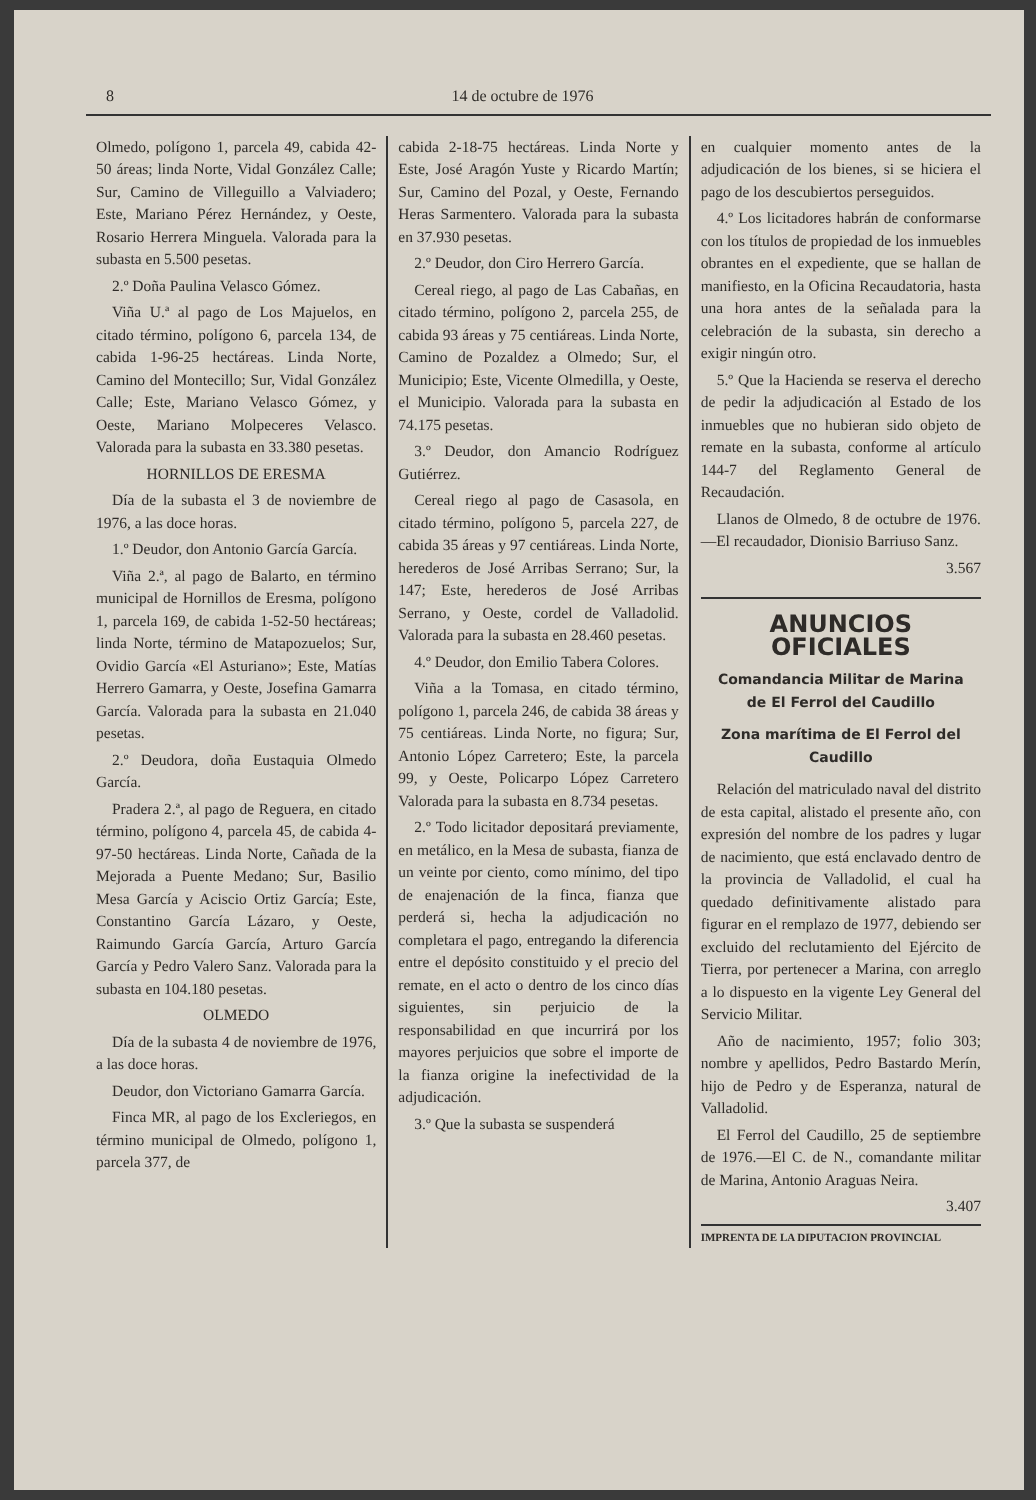8 14 de octubre de 1976
Olmedo, polígono 1, parcela 49, cabida 42-50 áreas; linda Norte, Vidal González Calle; Sur, Camino de Villeguillo a Valviadero; Este, Mariano Pérez Hernández, y Oeste, Rosario Herrera Minguela. Valorada para la subasta en 5.500 pesetas.
2.º Doña Paulina Velasco Gómez.
Viña U.ª al pago de Los Majuelos, en citado término, polígono 6, parcela 134, de cabida 1-96-25 hectáreas. Linda Norte, Camino del Montecillo; Sur, Vidal González Calle; Este, Mariano Velasco Gómez, y Oeste, Mariano Molpeceres Velasco. Valorada para la subasta en 33.380 pesetas.
HORNILLOS DE ERESMA
Día de la subasta el 3 de noviembre de 1976, a las doce horas.
1.º Deudor, don Antonio García García.
Viña 2.ª, al pago de Balarto, en término municipal de Hornillos de Eresma, polígono 1, parcela 169, de cabida 1-52-50 hectáreas; linda Norte, término de Matapozuelos; Sur, Ovidio García «El Asturiano»; Este, Matías Herrero Gamarra, y Oeste, Josefina Gamarra García. Valorada para la subasta en 21.040 pesetas.
2.º Deudora, doña Eustaquia Olmedo García.
Pradera 2.ª, al pago de Reguera, en citado término, polígono 4, parcela 45, de cabida 4-97-50 hectáreas. Linda Norte, Cañada de la Mejorada a Puente Medano; Sur, Basilio Mesa García y Aciscio Ortiz García; Este, Constantino García Lázaro, y Oeste, Raimundo García García, Arturo García García y Pedro Valero Sanz. Valorada para la subasta en 104.180 pesetas.
OLMEDO
Día de la subasta 4 de noviembre de 1976, a las doce horas.
Deudor, don Victoriano Gamarra García.
Finca MR, al pago de los Excleriegos, en término municipal de Olmedo, polígono 1, parcela 377, de
cabida 2-18-75 hectáreas. Linda Norte y Este, José Aragón Yuste y Ricardo Martín; Sur, Camino del Pozal, y Oeste, Fernando Heras Sarmentero. Valorada para la subasta en 37.930 pesetas.
2.º Deudor, don Ciro Herrero García.
Cereal riego, al pago de Las Cabañas, en citado término, polígono 2, parcela 255, de cabida 93 áreas y 75 centiáreas. Linda Norte, Camino de Pozaldez a Olmedo; Sur, el Municipio; Este, Vicente Olmedilla, y Oeste, el Municipio. Valorada para la subasta en 74.175 pesetas.
3.º Deudor, don Amancio Rodríguez Gutiérrez.
Cereal riego al pago de Casasola, en citado término, polígono 5, parcela 227, de cabida 35 áreas y 97 centiáreas. Linda Norte, herederos de José Arribas Serrano; Sur, la 147; Este, herederos de José Arribas Serrano, y Oeste, cordel de Valladolid. Valorada para la subasta en 28.460 pesetas.
4.º Deudor, don Emilio Tabera Colores.
Viña a la Tomasa, en citado término, polígono 1, parcela 246, de cabida 38 áreas y 75 centiáreas. Linda Norte, no figura; Sur, Antonio López Carretero; Este, la parcela 99, y Oeste, Policarpo López Carretero Valorada para la subasta en 8.734 pesetas.
2.º Todo licitador depositará previamente, en metálico, en la Mesa de subasta, fianza de un veinte por ciento, como mínimo, del tipo de enajenación de la finca, fianza que perderá si, hecha la adjudicación no completara el pago, entregando la diferencia entre el depósito constituido y el precio del remate, en el acto o dentro de los cinco días siguientes, sin perjuicio de la responsabilidad en que incurrirá por los mayores perjuicios que sobre el importe de la fianza origine la inefectividad de la adjudicación.
3.º Que la subasta se suspenderá
en cualquier momento antes de la adjudicación de los bienes, si se hiciera el pago de los descubiertos perseguidos.
4.º Los licitadores habrán de conformarse con los títulos de propiedad de los inmuebles obrantes en el expediente, que se hallan de manifiesto, en la Oficina Recaudatoria, hasta una hora antes de la señalada para la celebración de la subasta, sin derecho a exigir ningún otro.
5.º Que la Hacienda se reserva el derecho de pedir la adjudicación al Estado de los inmuebles que no hubieran sido objeto de remate en la subasta, conforme al artículo 144-7 del Reglamento General de Recaudación.
Llanos de Olmedo, 8 de octubre de 1976.—El recaudador, Dionisio Barriuso Sanz.
3.567
ANUNCIOS OFICIALES
Comandancia Militar de Marina
de El Ferrol del Caudillo
Zona marítima de El Ferrol del Caudillo
Relación del matriculado naval del distrito de esta capital, alistado el presente año, con expresión del nombre de los padres y lugar de nacimiento, que está enclavado dentro de la provincia de Valladolid, el cual ha quedado definitivamente alistado para figurar en el remplazo de 1977, debiendo ser excluido del reclutamiento del Ejército de Tierra, por pertenecer a Marina, con arreglo a lo dispuesto en la vigente Ley General del Servicio Militar.
Año de nacimiento, 1957; folio 303; nombre y apellidos, Pedro Bastardo Merín, hijo de Pedro y de Esperanza, natural de Valladolid.
El Ferrol del Caudillo, 25 de septiembre de 1976.—El C. de N., comandante militar de Marina, Antonio Araguas Neira.
3.407
IMPRENTA DE LA DIPUTACION PROVINCIAL